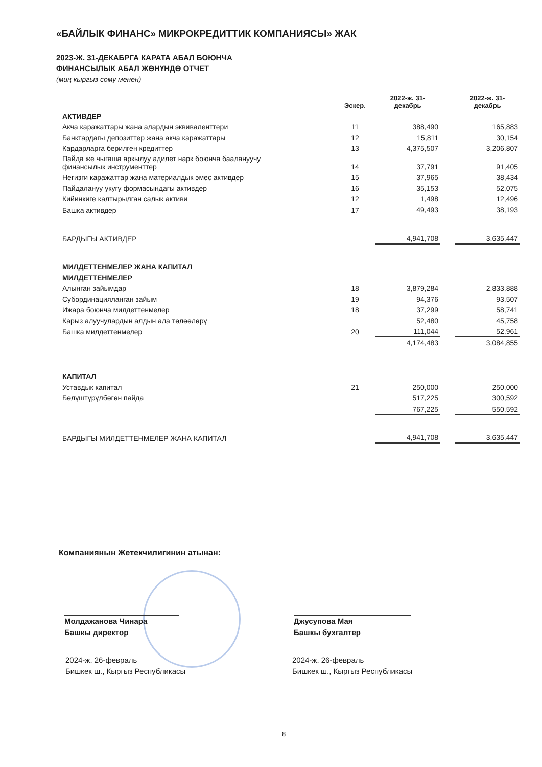«БАЙЛЫК ФИНАНС» МИКРОКРЕДИТТИК КОМПАНИЯСЫ» ЖАК
2023-Ж. 31-ДЕКАБРГА КАРАТА АБАЛ БОЮНЧА
ФИНАНСЫЛЫК АБАЛ ЖӨНҮНДӨ ОТЧЕТ
(миң кыргыз сому менен)
| | Эскер. | 2022-ж. 31- декабрь | | 2022-ж. 31- декабрь |
| --- | --- | --- | --- | --- |
| АКТИВДЕР | | | | |
| Акча каражаттары жана алардын эквиваленттери | 11 | 388,490 | | 165,883 |
| Банктардагы депозиттер жана акча каражаттары | 12 | 15,811 | | 30,154 |
| Кардарларга берилген кредиттер | 13 | 4,375,507 | | 3,206,807 |
| Пайда же чыгаша аркылуу адилет нарк боюнча баалануучу финансылык инструменттер | 14 | 37,791 | | 91,405 |
| Негизги каражаттар жана материалдык эмес активдер | 15 | 37,965 | | 38,434 |
| Пайдалануу укугу формасындагы активдер | 16 | 35,153 | | 52,075 |
| Кийинкиге калтырылган салык активи | 12 | 1,498 | | 12,496 |
| Башка активдер | 17 | 49,493 | | 38,193 |
| БАРДЫГЫ АКТИВДЕР | | 4,941,708 | | 3,635,447 |
| МИЛДЕТТЕНМЕЛЕР ЖАНА КАПИТАЛ | | | | |
| МИЛДЕТТЕНМЕЛЕР | | | | |
| Алынган зайымдар | 18 | 3,879,284 | | 2,833,888 |
| Субординацияланган зайым | 19 | 94,376 | | 93,507 |
| Ижара боюнча милдеттенмелер | 18 | 37,299 | | 58,741 |
| Карыз алуучулардын алдын ала төлөөлөрү | | 52,480 | | 45,758 |
| Башка милдеттенмелер | 20 | 111,044 | | 52,961 |
| | | 4,174,483 | | 3,084,855 |
| КАПИТАЛ | | | | |
| Уставдык капитал | 21 | 250,000 | | 250,000 |
| Бөлүштүрүлбөгөн пайда | | 517,225 | | 300,592 |
| | | 767,225 | | 550,592 |
| БАРДЫГЫ МИЛДЕТТЕНМЕЛЕР ЖАНА КАПИТАЛ | | 4,941,708 | | 3,635,447 |
Компаниянын Жетекчилигинин атынан:
Молдажанова Чинара
Башкы директор
2024-ж. 26-февраль
Бишкек ш., Кыргыз Республикасы
Джусупова Мая
Башкы бухгалтер
2024-ж. 26-февраль
Бишкек ш., Кыргыз Республикасы
8